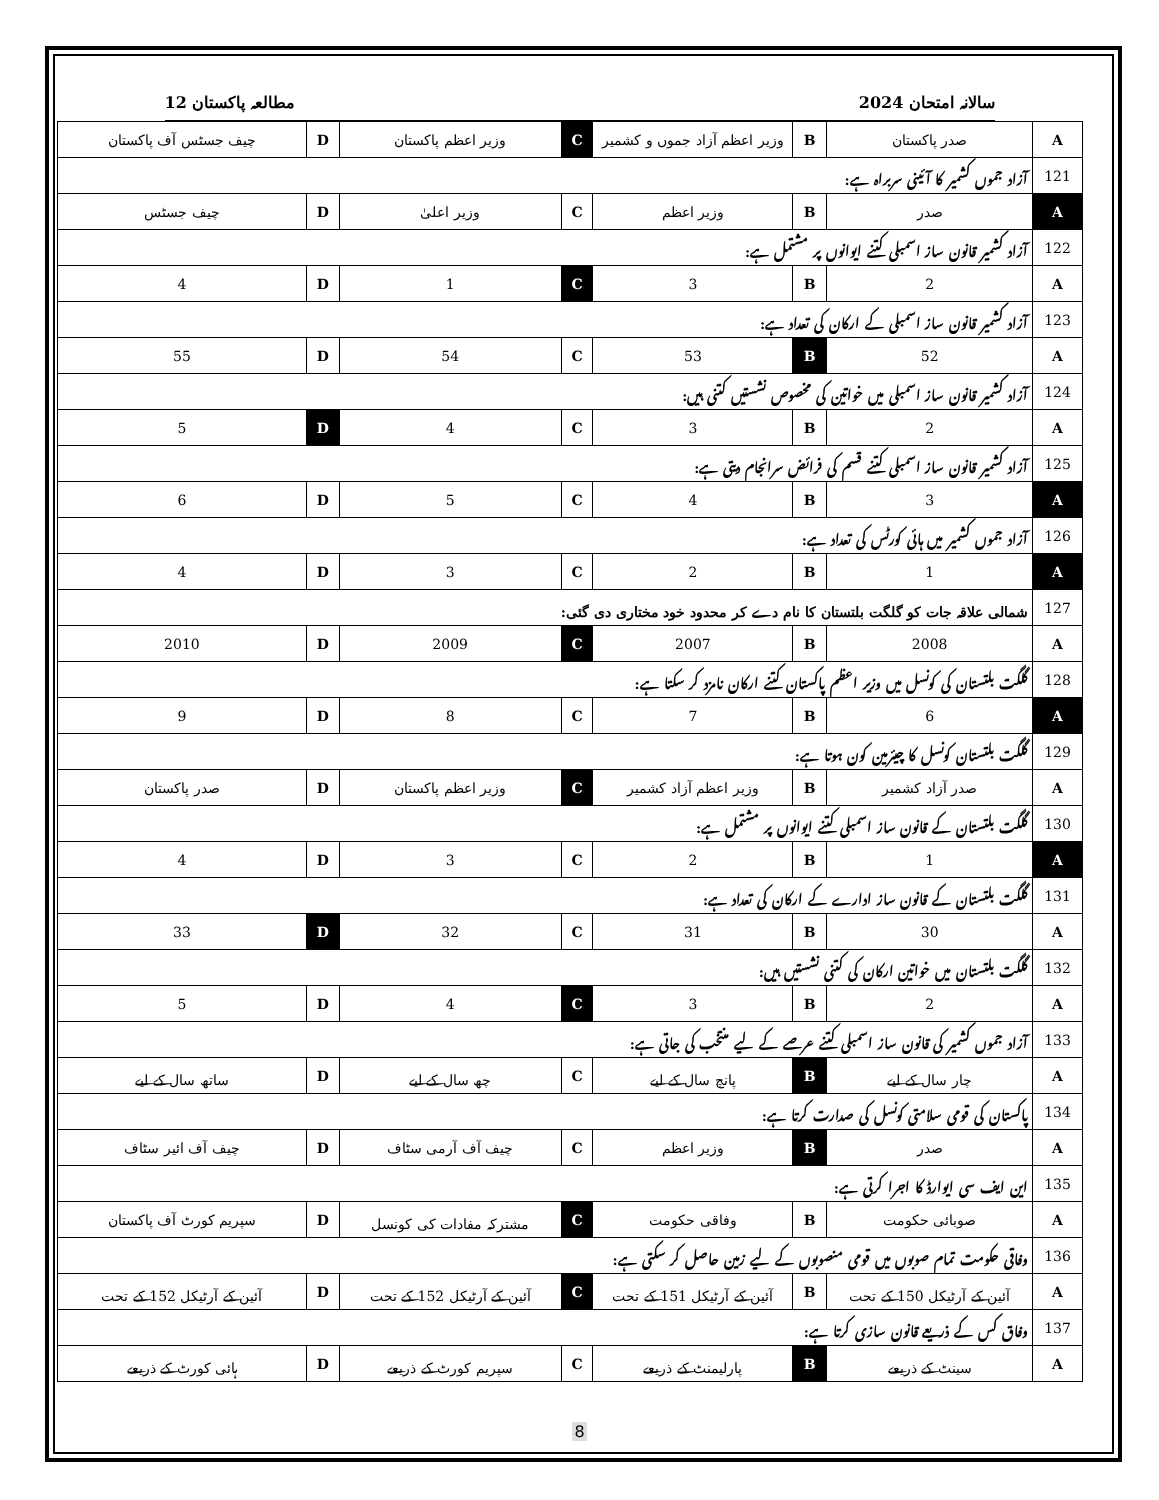سالانہ امتحان 2024 مطالعہ پاکستان 12
| A | صدر پاکستان | B | وزیر اعظم آزاد جموں و کشمیر | C | وزیر اعظم پاکستان | D | چیف جسٹس آف پاکستان |
| 121 | آزاد جموں کشمیر کا آئینی سربراہ ہے: | | | | | | |
| A | صدر | B | وزیر اعظم | C | وزیر اعلیٰ | D | چیف جسٹس |
| 122 | آزاد کشمیر قانون ساز اسمبلی کتنے ایوانوں پر مشتمل ہے: | | | | | | |
| A | 2 | B | 3 | C | 1 | D | 4 |
| 123 | آزاد کشمیر قانون ساز اسمبلی کے ارکان کی تعداد ہے: | | | | | | |
| A | 52 | B | 53 | C | 54 | D | 55 |
| 124 | آزاد کشمیر قانون ساز اسمبلی میں خواتین کی مخصوص نشستیں کتنی ہیں: | | | | | | |
| A | 2 | B | 3 | C | 4 | D | 5 |
| 125 | آزاد کشمیر قانون ساز اسمبلی کتنے قسم کی فرائض سرانجام دیتی ہے: | | | | | | |
| A | 3 | B | 4 | C | 5 | D | 6 |
| 126 | آزاد جموں کشمیر میں ہائی کورٹس کی تعداد ہے: | | | | | | |
| A | 1 | B | 2 | C | 3 | D | 4 |
| 127 | شمالی علاقہ جات کو گلگت بلتستان کا نام دے کر محدود خود مختاری دی گئی: | | | | | | |
| A | 2008 | B | 2007 | C | 2009 | D | 2010 |
| 128 | گلگت بلتستان کی کونسل میں وزیر اعظم پاکستان کتنے ارکان نامزد کر سکتا ہے: | | | | | | |
| A | 6 | B | 7 | C | 8 | D | 9 |
| 129 | گلگت بلتستان کونسل کا چیئرمین کون ہوتا ہے: | | | | | | |
| A | صدر آزاد کشمیر | B | وزیر اعظم آزاد کشمیر | C | وزیر اعظم پاکستان | D | صدر پاکستان |
| 130 | گلگت بلتستان کے قانون ساز اسمبلی کتنے ایوانوں پر مشتمل ہے: | | | | | | |
| A | 1 | B | 2 | C | 3 | D | 4 |
| 131 | گلگت بلتستان کے قانون ساز ادارے کے ارکان کی تعداد ہے: | | | | | | |
| A | 30 | B | 31 | C | 32 | D | 33 |
| 132 | گلگت بلتستان میں خواتین ارکان کی کتنی نشستیں ہیں: | | | | | | |
| A | 2 | B | 3 | C | 4 | D | 5 |
| 133 | آزاد جموں کشمیر کی قانون ساز اسمبلی کتنے عرصے کے لیے منتخب کی جاتی ہے: | | | | | | |
| A | چار سال کے لیے | B | پانچ سال کے لیے | C | چھ سال کے لیے | D | ساتھ سال کے لیے |
| 134 | پاکستان کی قومی سلامتی کونسل کی صدارت کرتا ہے: | | | | | | |
| A | صدر | B | وزیر اعظم | C | چیف آف آرمی سٹاف | D | چیف آف ائیر سٹاف |
| 135 | این ایف سی ایوارڈ کا اجرا کرتی ہے: | | | | | | |
| A | صوبائی حکومت | B | وفاقی حکومت | C | مشترکہ مفادات کی کونسل | D | سپریم کورٹ آف پاکستان |
| 136 | وفاقی حکومت تمام صوبوں میں قومی منصوبوں کے لیے زمین حاصل کر سکتی ہے: | | | | | | |
| A | آئین کے آرٹیکل 150 کے تحت | B | آئین کے آرٹیکل 151 کے تحت | C | آئین کے آرٹیکل 152 کے تحت | D | آئین کے آرٹیکل 152 کے تحت |
| 137 | وفاق کس کے ذریعے قانون سازی کرتا ہے: | | | | | | |
| A | سینٹ کے ذریعے | B | پارلیمنٹ کے ذریعے | C | سپریم کورٹ کے ذریعے | D | ہائی کورٹ کے ذریعے |
8